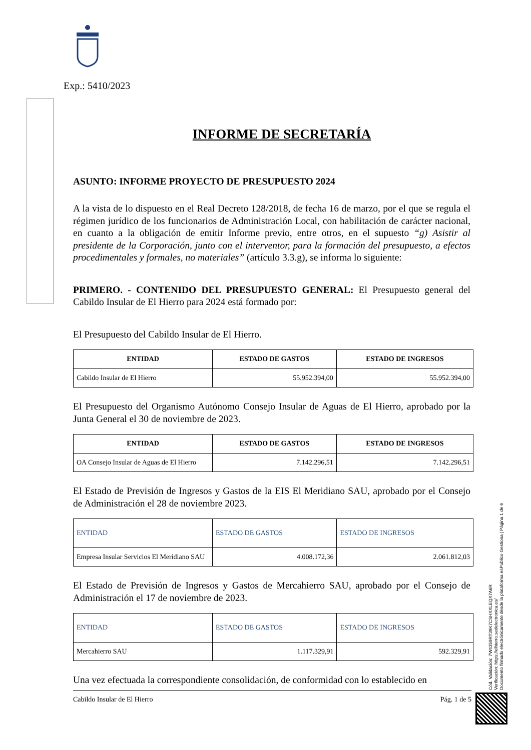Exp.: 5410/2023
INFORME DE SECRETARÍA
ASUNTO: INFORME PROYECTO DE PRESUPUESTO 2024
A la vista de lo dispuesto en el Real Decreto 128/2018, de fecha 16 de marzo, por el que se regula el régimen jurídico de los funcionarios de Administración Local, con habilitación de carácter nacional, en cuanto a la obligación de emitir Informe previo, entre otros, en el supuesto “g) Asistir al presidente de la Corporación, junto con el interventor, para la formación del presupuesto, a efectos procedimentales y formales, no materiales” (artículo 3.3.g), se informa lo siguiente:
PRIMERO. - CONTENIDO DEL PRESUPUESTO GENERAL: El Presupuesto general del Cabildo Insular de El Hierro para 2024 está formado por:
El Presupuesto del Cabildo Insular de El Hierro.
| ENTIDAD | ESTADO DE GASTOS | ESTADO DE INGRESOS |
| --- | --- | --- |
| Cabildo Insular de El Hierro | 55.952.394,00 | 55.952.394,00 |
El Presupuesto del Organismo Autónomo Consejo Insular de Aguas de El Hierro, aprobado por la Junta General el 30 de noviembre de 2023.
| ENTIDAD | ESTADO DE GASTOS | ESTADO DE INGRESOS |
| --- | --- | --- |
| OA Consejo Insular de Aguas de El Hierro | 7.142.296,51 | 7.142.296,51 |
El Estado de Previsión de Ingresos y Gastos de la EIS El Meridiano SAU, aprobado por el Consejo de Administración el 28 de noviembre 2023.
| ENTIDAD | ESTADO DE GASTOS | ESTADO DE INGRESOS |
| Empresa Insular Servicios El Meridiano SAU | 4.008.172,36 | 2.061.812,03 |
El Estado de Previsión de Ingresos y Gastos de Mercahierro SAU, aprobado por el Consejo de Administración el 17 de noviembre de 2023.
| ENTIDAD | ESTADO DE GASTOS | ESTADO DE INGRESOS |
| Mercahierro SAU | 1.117.329,91 | 592.329,91 |
Una vez efectuada la correspondiente consolidación, de conformidad con lo establecido en
Cód. Validación: 7W4359RT39K7CSHXXLEQX7A6R
Verificación: https://elhierro.sedelectronica.es/
Documento firmado electrónicamente desde la plataforma esPublico Gestiona | Página 1 de 6
Cabildo Insular de El Hierro Pág. 1 de 5